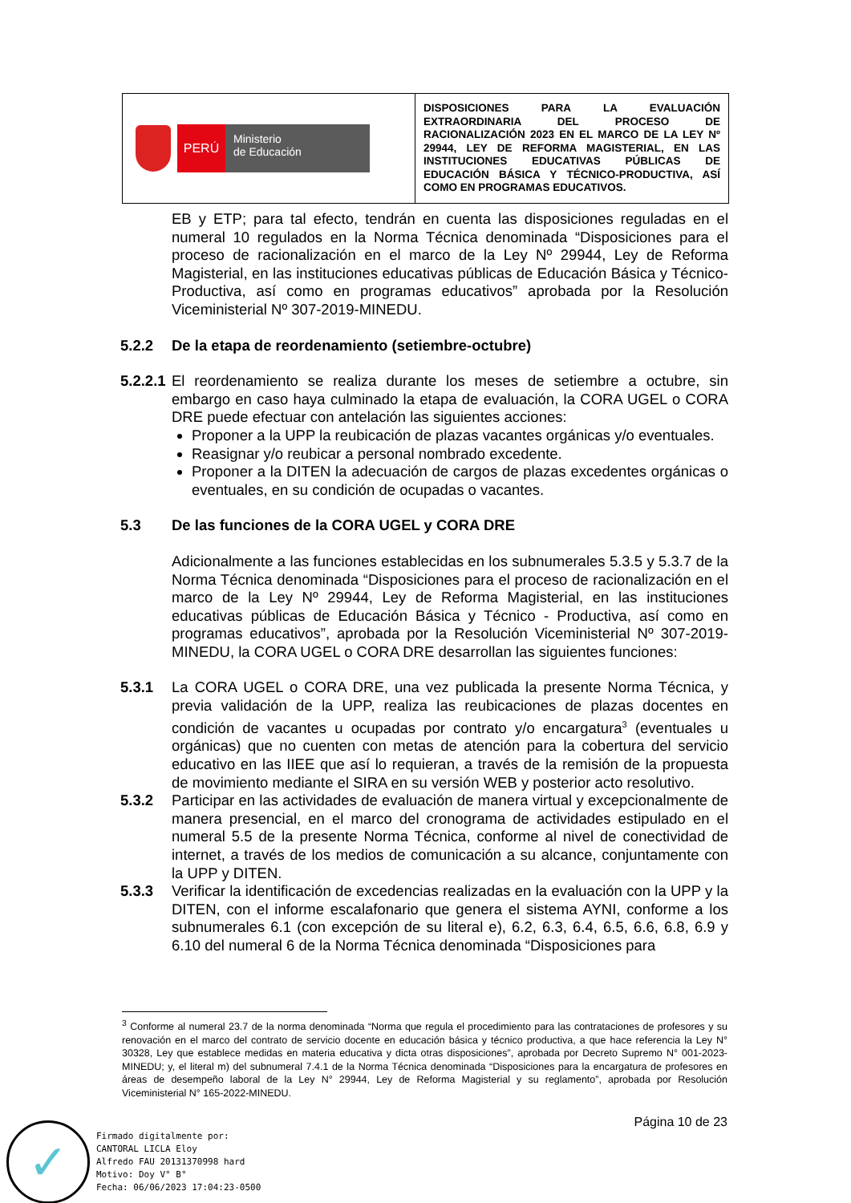| PERÚ Ministerio de Educación | DISPOSICIONES PARA LA EVALUACIÓN EXTRAORDINARIA DEL PROCESO DE RACIONALIZACIÓN 2023 EN EL MARCO DE LA LEY Nº 29944, LEY DE REFORMA MAGISTERIAL, EN LAS INSTITUCIONES EDUCATIVAS PÚBLICAS DE EDUCACIÓN BÁSICA Y TÉCNICO-PRODUCTIVA, ASÍ COMO EN PROGRAMAS EDUCATIVOS. |
EB y ETP; para tal efecto, tendrán en cuenta las disposiciones reguladas en el numeral 10 regulados en la Norma Técnica denominada “Disposiciones para el proceso de racionalización en el marco de la Ley Nº 29944, Ley de Reforma Magisterial, en las instituciones educativas públicas de Educación Básica y Técnico-Productiva, así como en programas educativos” aprobada por la Resolución Viceministerial Nº 307-2019-MINEDU.
5.2.2 De la etapa de reordenamiento (setiembre-octubre)
5.2.2.1
El reordenamiento se realiza durante los meses de setiembre a octubre, sin embargo en caso haya culminado la etapa de evaluación, la CORA UGEL o CORA DRE puede efectuar con antelación las siguientes acciones:
Proponer a la UPP la reubicación de plazas vacantes orgánicas y/o eventuales.
Reasignar y/o reubicar a personal nombrado excedente.
Proponer a la DITEN la adecuación de cargos de plazas excedentes orgánicas o eventuales, en su condición de ocupadas o vacantes.
5.3 De las funciones de la CORA UGEL y CORA DRE
Adicionalmente a las funciones establecidas en los subnumerales 5.3.5 y 5.3.7 de la Norma Técnica denominada “Disposiciones para el proceso de racionalización en el marco de la Ley Nº 29944, Ley de Reforma Magisterial, en las instituciones educativas públicas de Educación Básica y Técnico - Productiva, así como en programas educativos”, aprobada por la Resolución Viceministerial Nº 307-2019-MINEDU, la CORA UGEL o CORA DRE desarrollan las siguientes funciones:
5.3.1 La CORA UGEL o CORA DRE, una vez publicada la presente Norma Técnica, y previa validación de la UPP, realiza las reubicaciones de plazas docentes en condición de vacantes u ocupadas por contrato y/o encargatura<sup>3</sup> (eventuales u orgánicas) que no cuenten con metas de atención para la cobertura del servicio educativo en las IIEE que así lo requieran, a través de la remisión de la propuesta de movimiento mediante el SIRA en su versión WEB y posterior acto resolutivo.
5.3.2 Participar en las actividades de evaluación de manera virtual y excepcionalmente de manera presencial, en el marco del cronograma de actividades estipulado en el numeral 5.5 de la presente Norma Técnica, conforme al nivel de conectividad de internet, a través de los medios de comunicación a su alcance, conjuntamente con la UPP y DITEN.
5.3.3 Verificar la identificación de excedencias realizadas en la evaluación con la UPP y la DITEN, con el informe escalafonario que genera el sistema AYNI, conforme a los subnumerales 6.1 (con excepción de su literal e), 6.2, 6.3, 6.4, 6.5, 6.6, 6.8, 6.9 y 6.10 del numeral 6 de la Norma Técnica denominada “Disposiciones para
<sup>3</sup> Conforme al numeral 23.7 de la norma denominada “Norma que regula el procedimiento para las contrataciones de profesores y su renovación en el marco del contrato de servicio docente en educación básica y técnico productiva, a que hace referencia la Ley N° 30328, Ley que establece medidas en materia educativa y dicta otras disposiciones”, aprobada por Decreto Supremo N° 001-2023-MINEDU; y, el literal m) del subnumeral 7.4.1 de la Norma Técnica denominada “Disposiciones para la encargatura de profesores en áreas de desempeño laboral de la Ley N° 29944, Ley de Reforma Magisterial y su reglamento”, aprobada por Resolución Viceministerial N° 165-2022-MINEDU.
Página 10 de 23
✓
Firmado digitalmente por:
CANTORAL LICLA Eloy
Alfredo FAU 20131370998 hard
Motivo: Doy V° B°
Fecha: 06/06/2023 17:04:23-0500